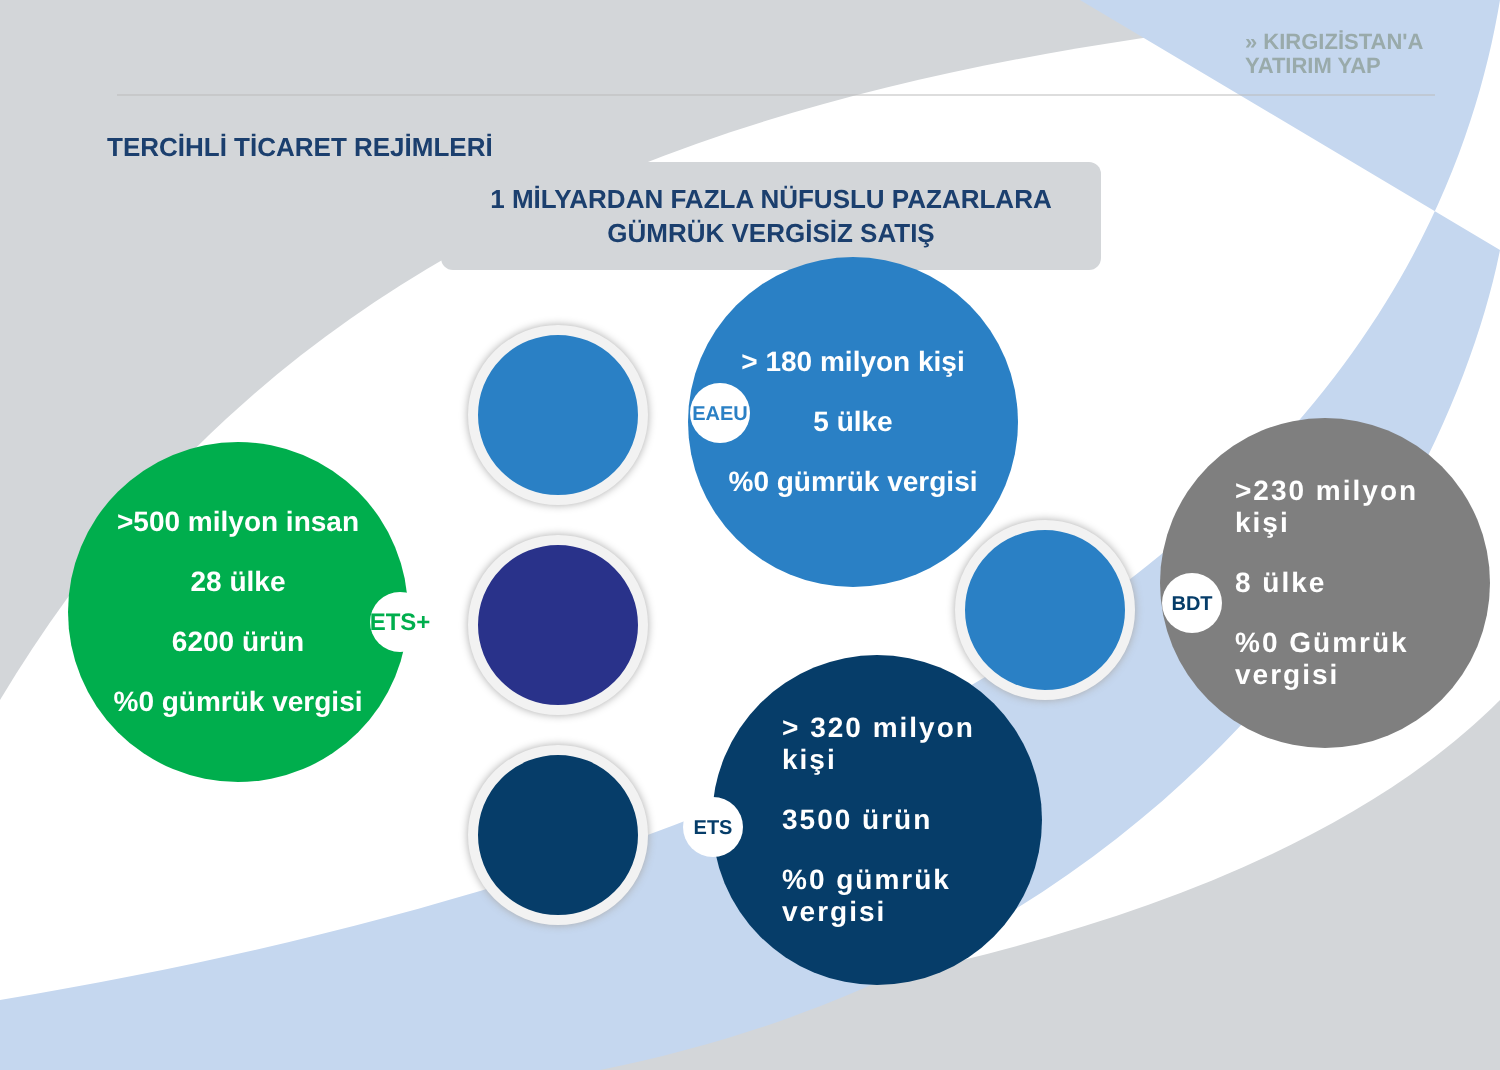» KIRGIZİSTAN'A
YATIRIM YAP
TERCİHLİ TİCARET REJİMLERİ
1 MİLYARDAN FAZLA NÜFUSLU PAZARLARA
GÜMRÜK VERGİSİZ SATIŞ
> 180 milyon kişi
5 ülke
%0 gümrük vergisi
EAEU
>500 milyon insan
28 ülke
6200 ürün
%0 gümrük vergisi
ETS+
> 320 milyon
kişi
3500 ürün
%0 gümrük
vergisi
ETS
>230 milyon
kişi
8 ülke
%0 Gümrük
vergisi
BDT